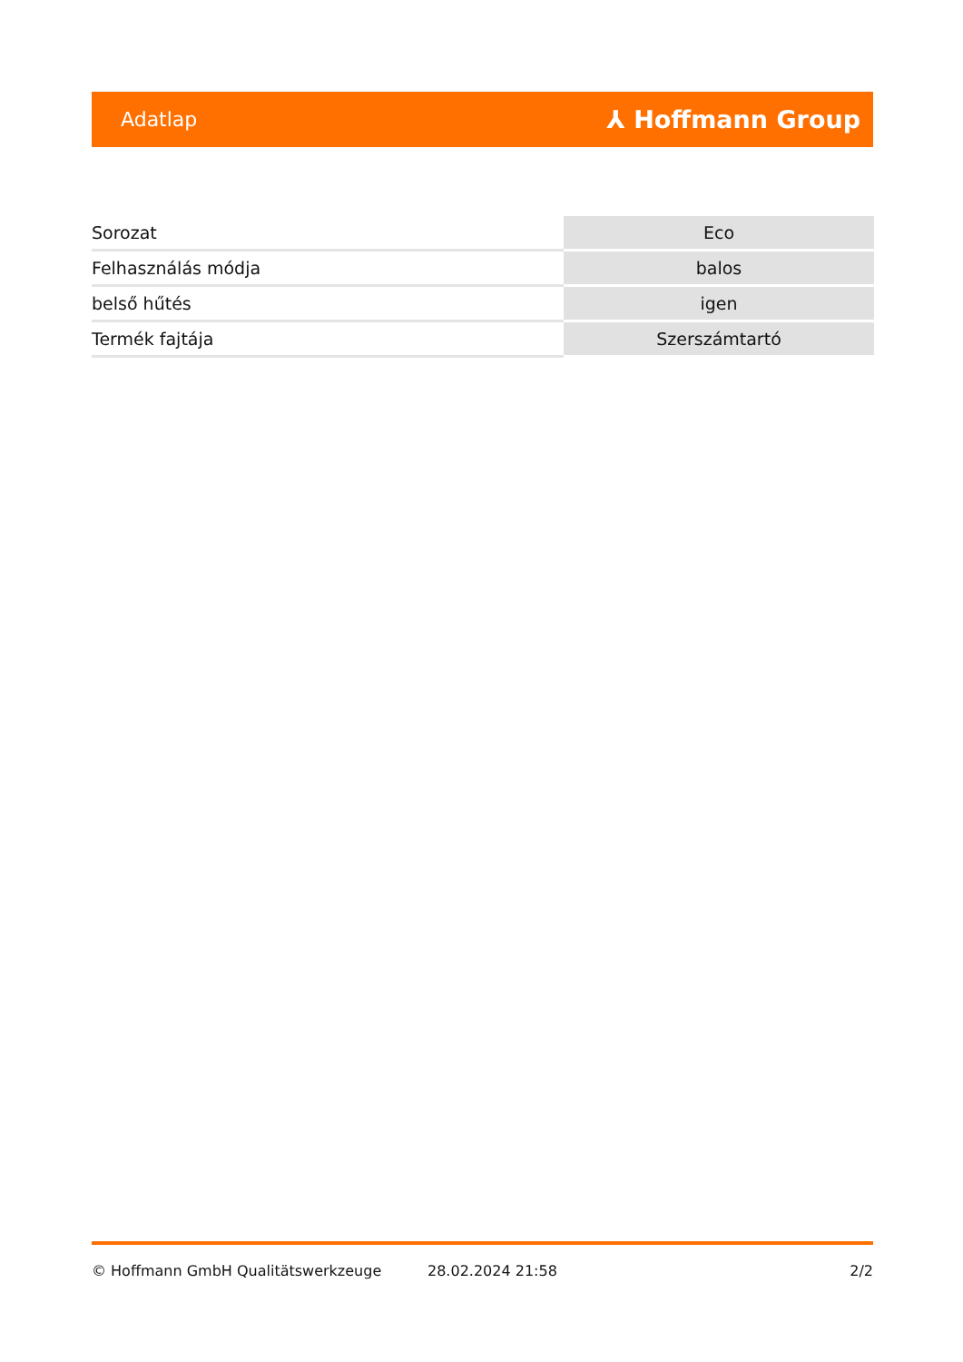Adatlap ⅄ Hoffmann Group
| Sorozat | Eco |
| Felhasználás módja | balos |
| belső hűtés | igen |
| Termék fajtája | Szerszámtartó |
© Hoffmann GmbH Qualitätswerkzeuge 28.02.2024 21:58 2/2